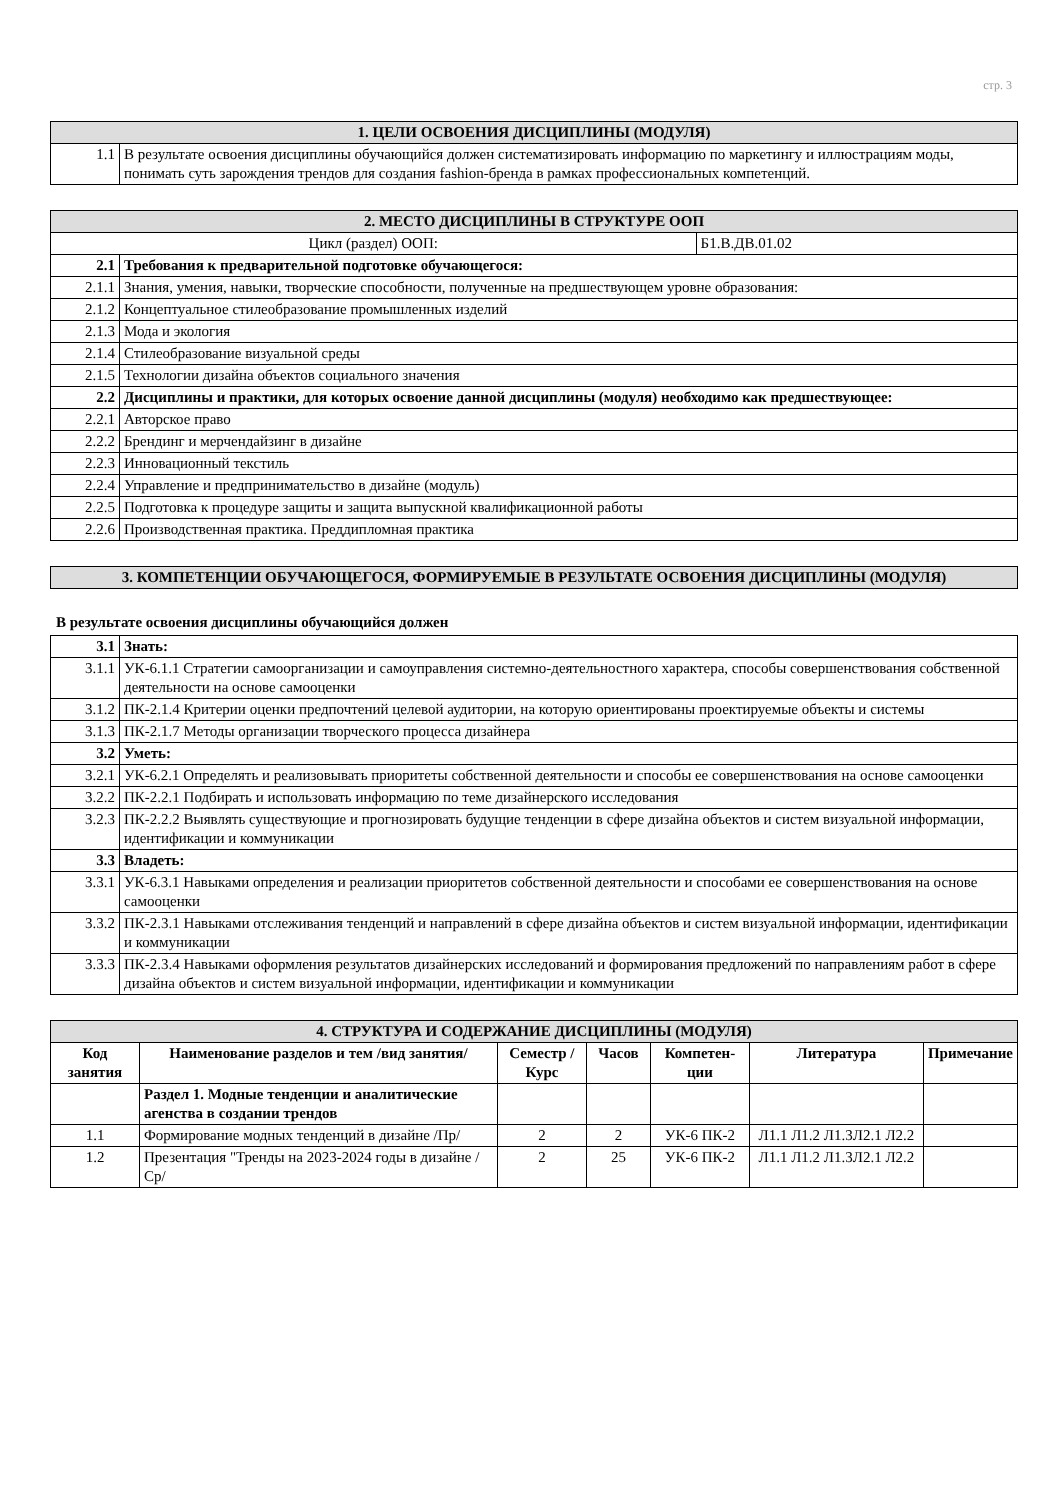стр. 3
| 1. ЦЕЛИ ОСВОЕНИЯ ДИСЦИПЛИНЫ (МОДУЛЯ) | |
| --- | --- |
| 1.1 | В результате освоения дисциплины обучающийся должен систематизировать информацию по маркетингу и иллюстрациям моды, понимать суть зарождения трендов для создания fashion-бренда в рамках профессиональных компетенций. |
| 2. МЕСТО ДИСЦИПЛИНЫ В СТРУКТУРЕ ООП | | |
| --- | --- | --- |
| Цикл (раздел) ООП: | | Б1.В.ДВ.01.02 |
| 2.1 | Требования к предварительной подготовке обучающегося: | |
| 2.1.1 | Знания, умения, навыки, творческие способности, полученные на предшествующем уровне образования: | |
| 2.1.2 | Концептуальное стилеобразование промышленных изделий | |
| 2.1.3 | Мода и экология | |
| 2.1.4 | Стилеобразование визуальной среды | |
| 2.1.5 | Технологии дизайна объектов социального значения | |
| 2.2 | Дисциплины и практики, для которых освоение данной дисциплины (модуля) необходимо как предшествующее: | |
| 2.2.1 | Авторское право | |
| 2.2.2 | Брендинг и мерчендайзинг в дизайне | |
| 2.2.3 | Инновационный текстиль | |
| 2.2.4 | Управление и предпринимательство в дизайне (модуль) | |
| 2.2.5 | Подготовка к процедуре защиты и защита выпускной квалификационной работы | |
| 2.2.6 | Производственная практика. Преддипломная практика | |
| 3. КОМПЕТЕНЦИИ ОБУЧАЮЩЕГОСЯ, ФОРМИРУЕМЫЕ В РЕЗУЛЬТАТЕ ОСВОЕНИЯ ДИСЦИПЛИНЫ (МОДУЛЯ) |
| --- |
В результате освоения дисциплины обучающийся должен
| 3.1 | Знать: |
| 3.1.1 | УК-6.1.1 Стратегии самоорганизации и самоуправления системно-деятельностного характера, способы совершенствования собственной деятельности на основе самооценки |
| 3.1.2 | ПК-2.1.4 Критерии оценки предпочтений целевой аудитории, на которую ориентированы проектируемые объекты и системы |
| 3.1.3 | ПК-2.1.7 Методы организации творческого процесса дизайнера |
| 3.2 | Уметь: |
| 3.2.1 | УК-6.2.1 Определять и реализовывать приоритеты собственной деятельности и способы ее совершенствования на основе самооценки |
| 3.2.2 | ПК-2.2.1 Подбирать и использовать информацию по теме дизайнерского исследования |
| 3.2.3 | ПК-2.2.2 Выявлять существующие и прогнозировать будущие тенденции в сфере дизайна объектов и систем визуальной информации, идентификации и коммуникации |
| 3.3 | Владеть: |
| 3.3.1 | УК-6.3.1 Навыками определения и реализации приоритетов собственной деятельности и способами ее совершенствования на основе самооценки |
| 3.3.2 | ПК-2.3.1 Навыками отслеживания тенденций и направлений в сфере дизайна объектов и систем визуальной информации, идентификации и коммуникации |
| 3.3.3 | ПК-2.3.4 Навыками оформления результатов дизайнерских исследований и формирования предложений по направлениям работ в сфере дизайна объектов и систем визуальной информации, идентификации и коммуникации |
| 4. СТРУКТУРА И СОДЕРЖАНИЕ ДИСЦИПЛИНЫ (МОДУЛЯ) | | | | | | |
| --- | --- | --- | --- | --- | --- | --- |
| Код занятия | Наименование разделов и тем /вид занятия/ | Семестр / Курс | Часов | Компетен-ции | Литература | Примечание |
| | Раздел 1. Модные тенденции и аналитические агенства в создании трендов | | | | | |
| 1.1 | Формирование модных тенденций в дизайне /Пр/ | 2 | 2 | УК-6 ПК-2 | Л1.1 Л1.2 Л1.3Л2.1 Л2.2 | |
| 1.2 | Презентация "Тренды на 2023-2024 годы в дизайне /Ср/ | 2 | 25 | УК-6 ПК-2 | Л1.1 Л1.2 Л1.3Л2.1 Л2.2 | |